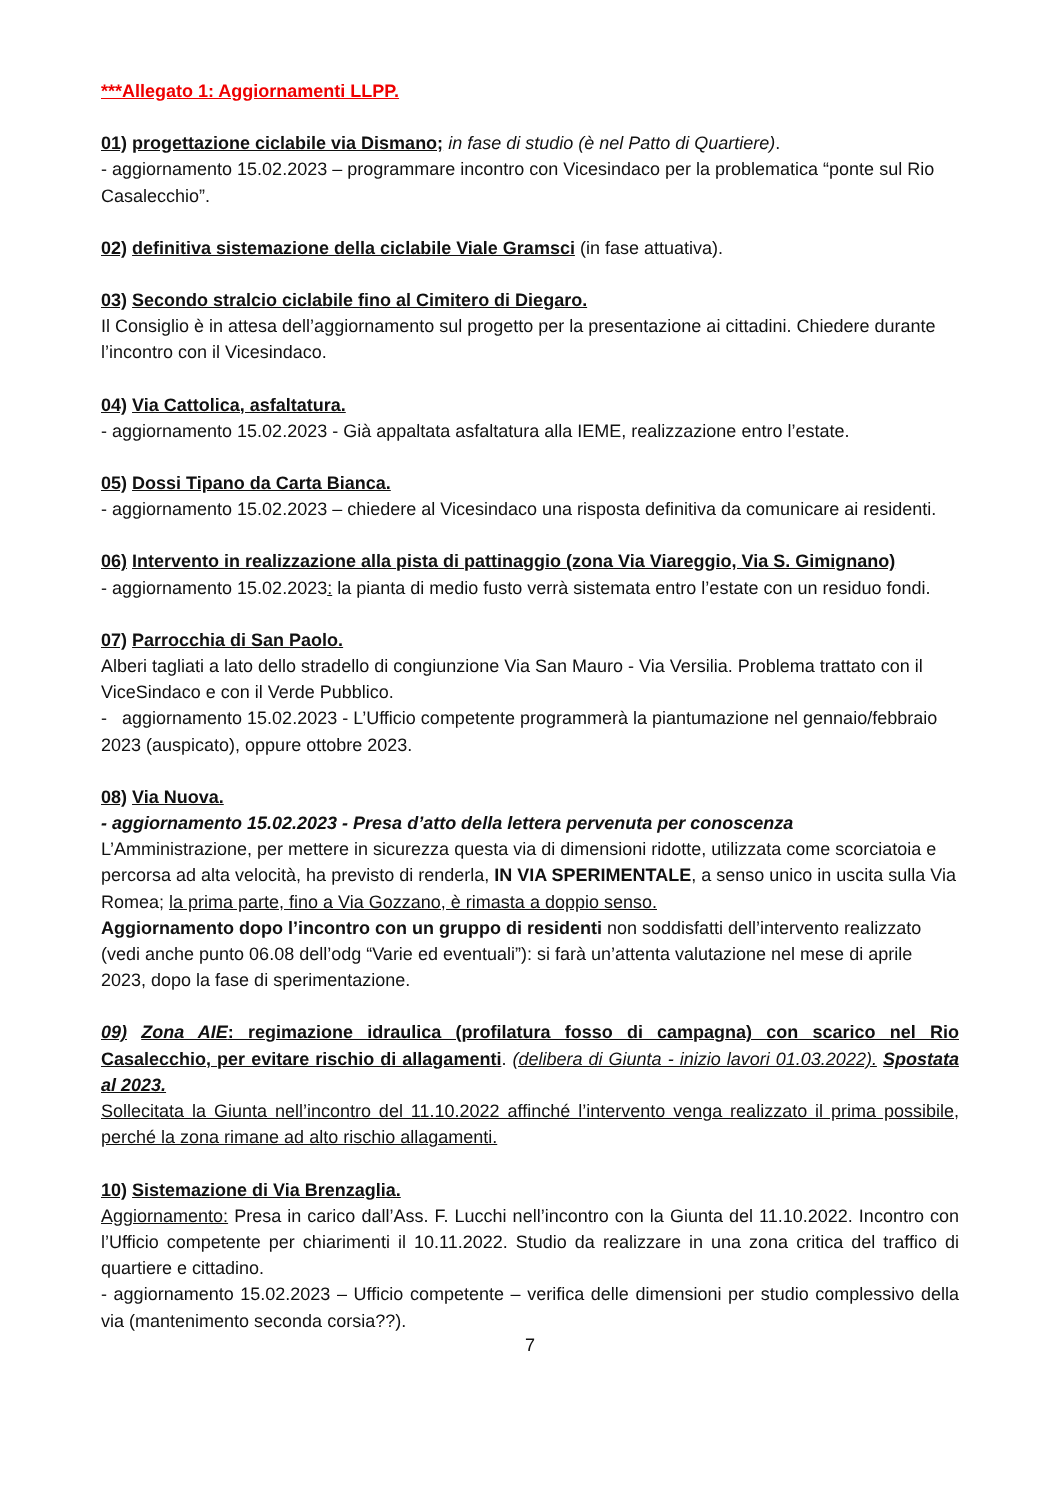***Allegato 1: Aggiornamenti LLPP.
01) progettazione ciclabile via Dismano; in fase di studio (è nel Patto di Quartiere).
- aggiornamento 15.02.2023 – programmare incontro con Vicesindaco per la problematica “ponte sul Rio Casalecchio”.
02) definitiva sistemazione della ciclabile Viale Gramsci (in fase attuativa).
03) Secondo stralcio ciclabile fino al Cimitero di Diegaro.
Il Consiglio è in attesa dell’aggiornamento sul progetto per la presentazione ai cittadini. Chiedere durante l’incontro con il Vicesindaco.
04) Via Cattolica, asfaltatura.
- aggiornamento 15.02.2023 - Già appaltata asfaltatura alla IEME, realizzazione entro l’estate.
05) Dossi Tipano da Carta Bianca.
- aggiornamento 15.02.2023 – chiedere al Vicesindaco una risposta definitiva da comunicare ai residenti.
06) Intervento in realizzazione alla pista di pattinaggio (zona Via Viareggio, Via S. Gimignano)
- aggiornamento 15.02.2023: la pianta di medio fusto verrà sistemata entro l’estate con un residuo fondi.
07) Parrocchia di San Paolo.
Alberi tagliati a lato dello stradello di congiunzione Via San Mauro - Via Versilia. Problema trattato con il ViceSindaco e con il Verde Pubblico.
- aggiornamento 15.02.2023 - L’Ufficio competente programmerà la piantumazione nel gennaio/febbraio 2023 (auspicato), oppure ottobre 2023.
08) Via Nuova.
- aggiornamento 15.02.2023 - Presa d’atto della lettera pervenuta per conoscenza
L’Amministrazione, per mettere in sicurezza questa via di dimensioni ridotte, utilizzata come scorciatoia e percorsa ad alta velocità, ha previsto di renderla, IN VIA SPERIMENTALE, a senso unico in uscita sulla Via Romea; la prima parte, fino a Via Gozzano, è rimasta a doppio senso.
Aggiornamento dopo l’incontro con un gruppo di residenti non soddisfatti dell’intervento realizzato (vedi anche punto 06.08 dell’odg “Varie ed eventuali”): si farà un’attenta valutazione nel mese di aprile 2023, dopo la fase di sperimentazione.
09) Zona AIE: regimazione idraulica (profilatura fosso di campagna) con scarico nel Rio Casalecchio, per evitare rischio di allagamenti. (delibera di Giunta - inizio lavori 01.03.2022). Spostata al 2023.
Sollecitata la Giunta nell’incontro del 11.10.2022 affinché l’intervento venga realizzato il prima possibile, perché la zona rimane ad alto rischio allagamenti.
10) Sistemazione di Via Brenzaglia.
Aggiornamento: Presa in carico dall’Ass. F. Lucchi nell’incontro con la Giunta del 11.10.2022. Incontro con l’Ufficio competente per chiarimenti il 10.11.2022. Studio da realizzare in una zona critica del traffico di quartiere e cittadino.
- aggiornamento 15.02.2023 – Ufficio competente – verifica delle dimensioni per studio complessivo della via (mantenimento seconda corsia??).
7